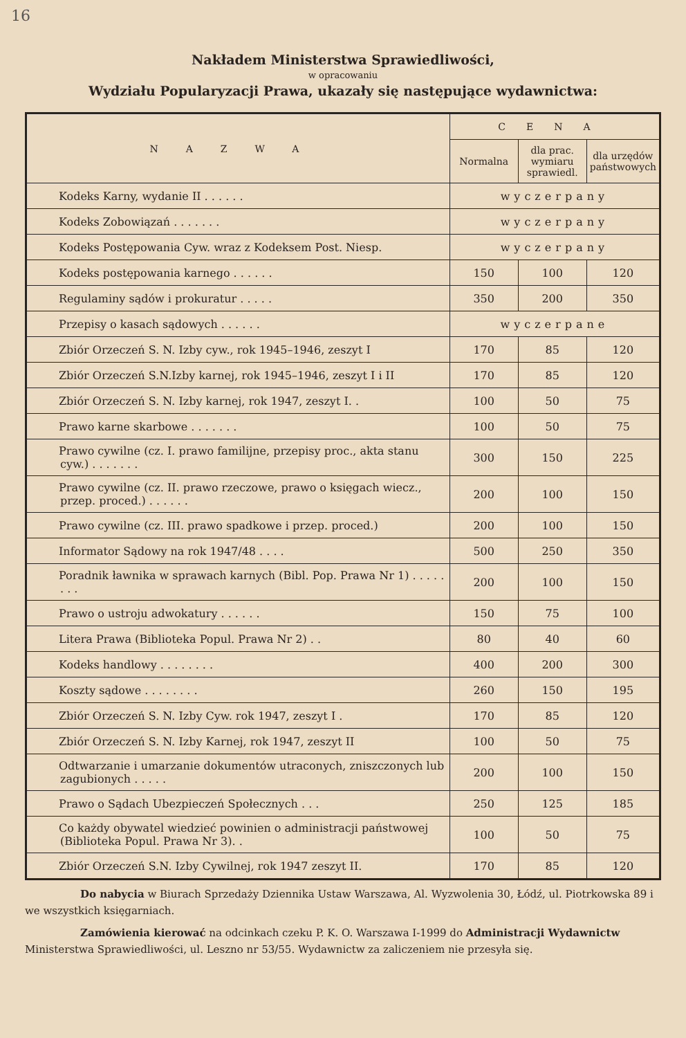16
Nakładem Ministerstwa Sprawiedliwości,
w opracowaniu
Wydziału Popularyzacji Prawa, ukazały się następujące wydawnictwa:
| NAZWA | CENA | | |
| --- | --- | --- | --- |
| | Normalna | dla prac. wymiaru sprawiedl. | dla urzędów państwowych |
| Kodeks Karny, wydanie II . . . . . . | wyczerpany | | |
| Kodeks Zobowiązań . . . . . . . | wyczerpany | | |
| Kodeks Postępowania Cyw. wraz z Kodeksem Post. Niesp. | wyczerpany | | |
| Kodeks postępowania karnego . . . . . . | 150 | 100 | 120 |
| Regulaminy sądów i prokuratur . . . . . | 350 | 200 | 350 |
| Przepisy o kasach sądowych . . . . . . | wyczerpane | | |
| Zbiór Orzeczeń S. N. Izby cyw., rok 1945–1946, zeszyt I | 170 | 85 | 120 |
| Zbiór Orzeczeń S.N.Izby karnej, rok 1945–1946, zeszyt I i II | 170 | 85 | 120 |
| Zbiór Orzeczeń S. N. Izby karnej, rok 1947, zeszyt I. . | 100 | 50 | 75 |
| Prawo karne skarbowe . . . . . . . | 100 | 50 | 75 |
| Prawo cywilne (cz. I. prawo familijne, przepisy proc., akta stanu cyw.) . . . . . . . | 300 | 150 | 225 |
| Prawo cywilne (cz. II. prawo rzeczowe, prawo o księgach wiecz., przep. proced.) . . . . . . | 200 | 100 | 150 |
| Prawo cywilne (cz. III. prawo spadkowe i przep. proced.) | 200 | 100 | 150 |
| Informator Sądowy na rok 1947/48 . . . . | 500 | 250 | 350 |
| Poradnik ławnika w sprawach karnych (Bibl. Pop. Prawa Nr 1) . . . . . . . . | 200 | 100 | 150 |
| Prawo o ustroju adwokatury . . . . . . | 150 | 75 | 100 |
| Litera Prawa (Biblioteka Popul. Prawa Nr 2) . . | 80 | 40 | 60 |
| Kodeks handlowy . . . . . . . . | 400 | 200 | 300 |
| Koszty sądowe . . . . . . . . | 260 | 150 | 195 |
| Zbiór Orzeczeń S. N. Izby Cyw. rok 1947, zeszyt I . | 170 | 85 | 120 |
| Zbiór Orzeczeń S. N. Izby Karnej, rok 1947, zeszyt II | 100 | 50 | 75 |
| Odtwarzanie i umarzanie dokumentów utraconych, zniszczonych lub zagubionych . . . . . | 200 | 100 | 150 |
| Prawo o Sądach Ubezpieczeń Społecznych . . . | 250 | 125 | 185 |
| Co każdy obywatel wiedzieć powinien o administracji państwowej (Biblioteka Popul. Prawa Nr 3). . | 100 | 50 | 75 |
| Zbiór Orzeczeń S.N. Izby Cywilnej, rok 1947 zeszyt II. | 170 | 85 | 120 |
Do nabycia w Biurach Sprzedaży Dziennika Ustaw Warszawa, Al. Wyzwolenia 30, Łódź, ul. Piotrkowska 89 i we wszystkich księgarniach.
Zamówienia kierować na odcinkach czeku P. K. O. Warszawa I-1999 do Administracji Wydawnictw Ministerstwa Sprawiedliwości, ul. Leszno nr 53/55. Wydawnictw za zaliczeniem nie przesyła się.